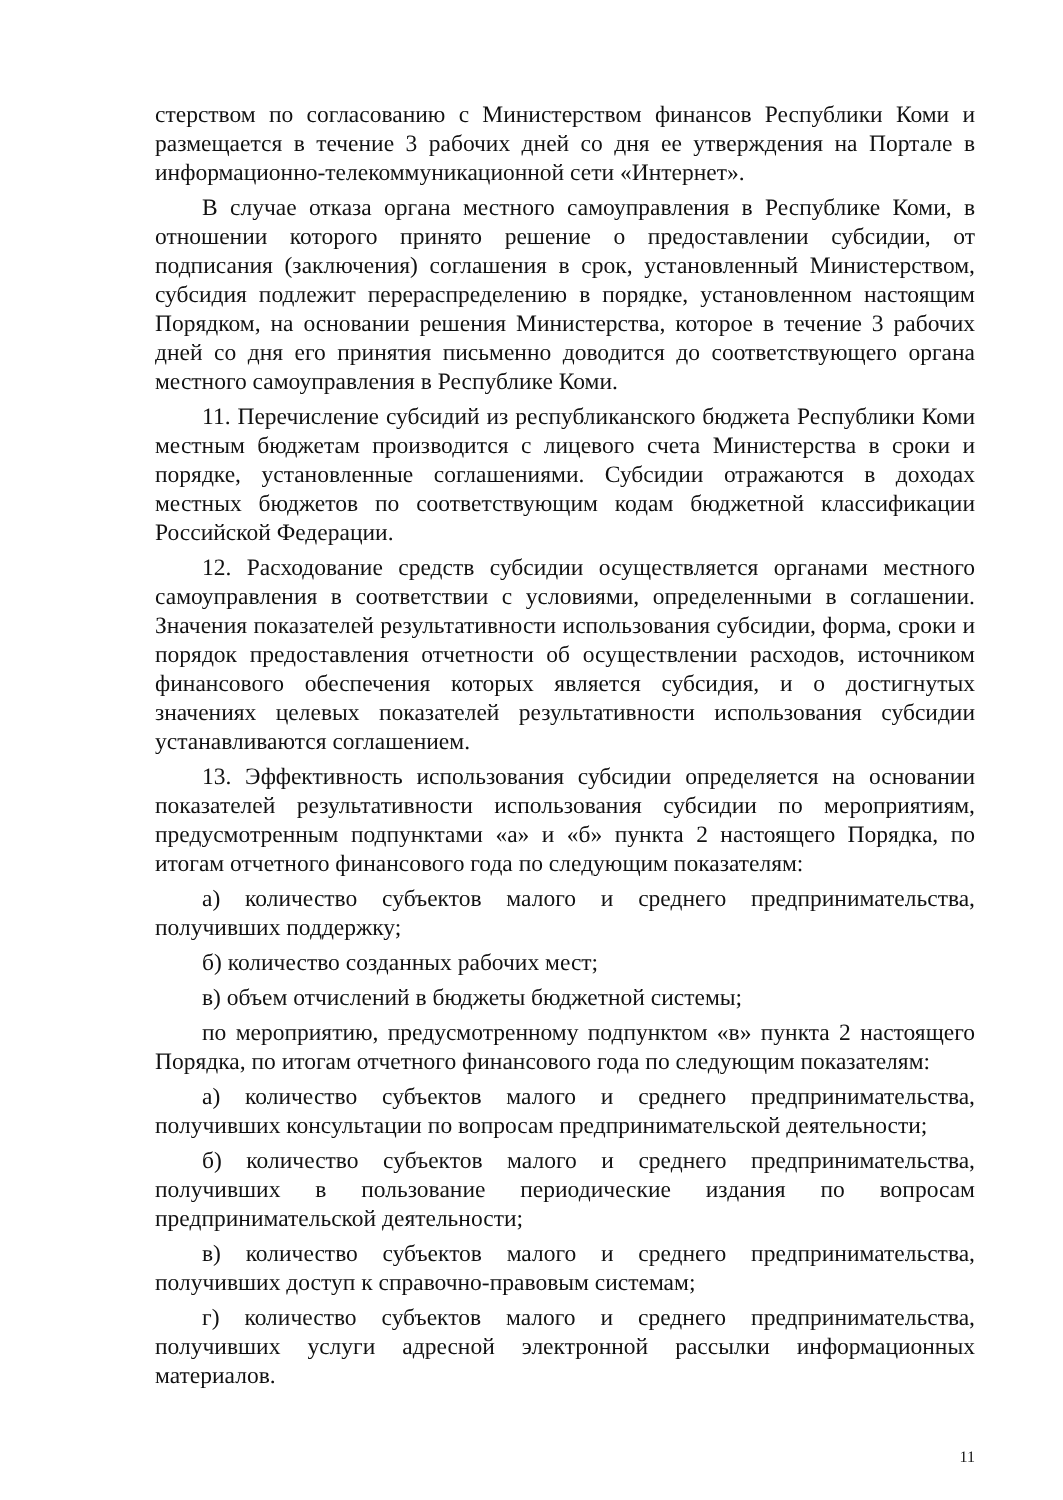стерством по согласованию с Министерством финансов Республики Коми и размещается в течение 3 рабочих дней со дня ее утверждения на Портале в информационно-телекоммуникационной сети «Интернет».
В случае отказа органа местного самоуправления в Республике Коми, в отношении которого принято решение о предоставлении субсидии, от подписания (заключения) соглашения в срок, установленный Министерством, субсидия подлежит перераспределению в порядке, установленном настоящим Порядком, на основании решения Министерства, которое в течение 3 рабочих дней со дня его принятия письменно доводится до соответствующего органа местного самоуправления в Республике Коми.
11. Перечисление субсидий из республиканского бюджета Республики Коми местным бюджетам производится с лицевого счета Министерства в сроки и порядке, установленные соглашениями. Субсидии отражаются в доходах местных бюджетов по соответствующим кодам бюджетной классификации Российской Федерации.
12. Расходование средств субсидии осуществляется органами местного самоуправления в соответствии с условиями, определенными в соглашении. Значения показателей результативности использования субсидии, форма, сроки и порядок предоставления отчетности об осуществлении расходов, источником финансового обеспечения которых является субсидия, и о достигнутых значениях целевых показателей результативности использования субсидии устанавливаются соглашением.
13. Эффективность использования субсидии определяется на основании показателей результативности использования субсидии по мероприятиям, предусмотренным подпунктами «а» и «б» пункта 2 настоящего Порядка, по итогам отчетного финансового года по следующим показателям:
а) количество субъектов малого и среднего предпринимательства, получивших поддержку;
б) количество созданных рабочих мест;
в) объем отчислений в бюджеты бюджетной системы;
по мероприятию, предусмотренному подпунктом «в» пункта 2 настоящего Порядка, по итогам отчетного финансового года по следующим показателям:
а) количество субъектов малого и среднего предпринимательства, получивших консультации по вопросам предпринимательской деятельности;
б) количество субъектов малого и среднего предпринимательства, получивших в пользование периодические издания по вопросам предпринимательской деятельности;
в) количество субъектов малого и среднего предпринимательства, получивших доступ к справочно-правовым системам;
г) количество субъектов малого и среднего предпринимательства, получивших услуги адресной электронной рассылки информационных материалов.
11